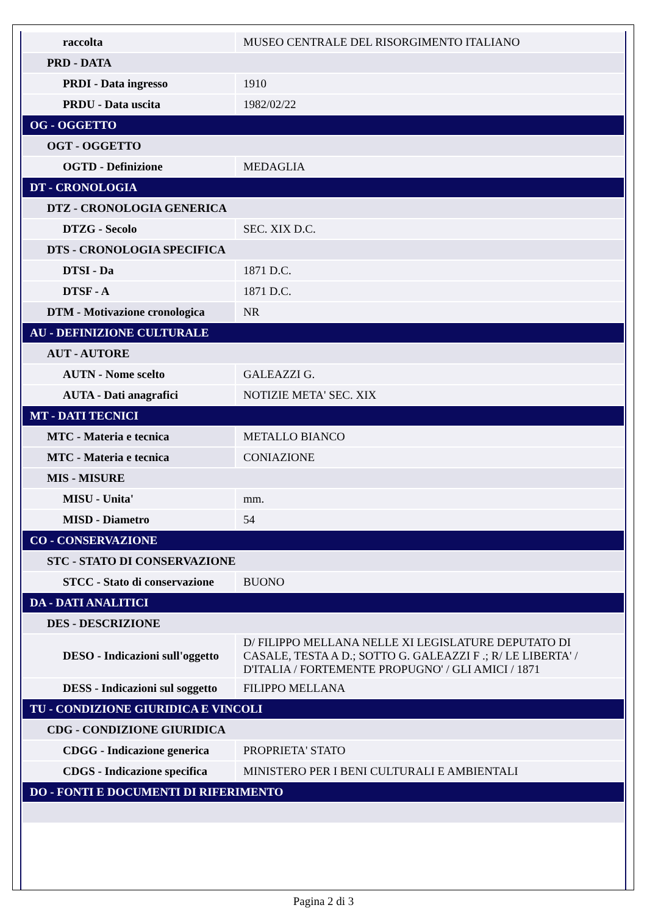| raccolta | MUSEO CENTRALE DEL RISORGIMENTO ITALIANO |
| PRD - DATA | |
| PRDI - Data ingresso | 1910 |
| PRDU - Data uscita | 1982/02/22 |
| OG - OGGETTO | |
| OGT - OGGETTO | |
| OGTD - Definizione | MEDAGLIA |
| DT - CRONOLOGIA | |
| DTZ - CRONOLOGIA GENERICA | |
| DTZG - Secolo | SEC. XIX D.C. |
| DTS - CRONOLOGIA SPECIFICA | |
| DTSI - Da | 1871 D.C. |
| DTSF - A | 1871 D.C. |
| DTM - Motivazione cronologica | NR |
| AU - DEFINIZIONE CULTURALE | |
| AUT - AUTORE | |
| AUTN - Nome scelto | GALEAZZI G. |
| AUTA - Dati anagrafici | NOTIZIE META' SEC. XIX |
| MT - DATI TECNICI | |
| MTC - Materia e tecnica | METALLO BIANCO |
| MTC - Materia e tecnica | CONIAZIONE |
| MIS - MISURE | |
| MISU - Unita' | mm. |
| MISD - Diametro | 54 |
| CO - CONSERVAZIONE | |
| STC - STATO DI CONSERVAZIONE | |
| STCC - Stato di conservazione | BUONO |
| DA - DATI ANALITICI | |
| DES - DESCRIZIONE | |
| DESO - Indicazioni sull'oggetto | D/ FILIPPO MELLANA NELLE XI LEGISLATURE DEPUTATO DI CASALE, TESTA A D.; SOTTO G. GALEAZZI F .; R/ LE LIBERTA' / D'ITALIA / FORTEMENTE PROPUGNO' / GLI AMICI / 1871 |
| DESS - Indicazioni sul soggetto | FILIPPO MELLANA |
| TU - CONDIZIONE GIURIDICA E VINCOLI | |
| CDG - CONDIZIONE GIURIDICA | |
| CDGG - Indicazione generica | PROPRIETA' STATO |
| CDGS - Indicazione specifica | MINISTERO PER I BENI CULTURALI E AMBIENTALI |
| DO - FONTI E DOCUMENTI DI RIFERIMENTO | |
Pagina 2 di 3